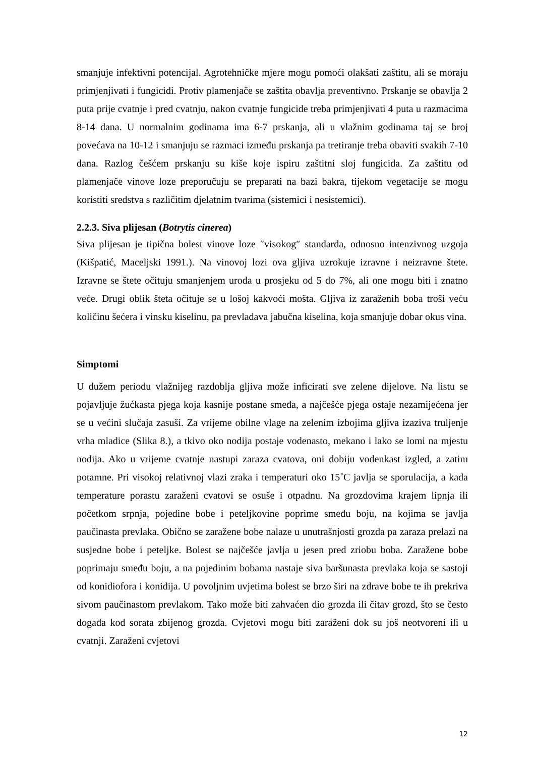smanjuje infektivni potencijal. Agrotehničke mjere mogu pomoći olakšati zaštitu, ali se moraju primjenjivati i fungicidi. Protiv plamenjače se zaštita obavlja preventivno. Prskanje se obavlja 2 puta prije cvatnje i pred cvatnju, nakon cvatnje fungicide treba primjenjivati 4 puta u razmacima 8-14 dana. U normalnim godinama ima 6-7 prskanja, ali u vlažnim godinama taj se broj povećava na 10-12 i smanjuju se razmaci između prskanja pa tretiranje treba obaviti svakih 7-10 dana. Razlog češćem prskanju su kiše koje ispiru zaštitni sloj fungicida. Za zaštitu od plamenjače vinove loze preporučuju se preparati na bazi bakra, tijekom vegetacije se mogu koristiti sredstva s različitim djelatnim tvarima (sistemici i nesistemici).
2.2.3. Siva plijesan (Botrytis cinerea)
Siva plijesan je tipična bolest vinove loze ″visokog″ standarda, odnosno intenzivnog uzgoja (Kišpatić, Maceljski 1991.). Na vinovoj lozi ova gljiva uzrokuje izravne i neizravne štete. Izravne se štete očituju smanjenjem uroda u prosjeku od 5 do 7%, ali one mogu biti i znatno veće. Drugi oblik šteta očituje se u lošoj kakvoći mošta. Gljiva iz zaraženih boba troši veću količinu šećera i vinsku kiselinu, pa prevladava jabučna kiselina, koja smanjuje dobar okus vina.
Simptomi
U dužem periodu vlažnijeg razdoblja gljiva može inficirati sve zelene dijelove. Na listu se pojavljuje žućkasta pjega koja kasnije postane smeđa, a najčešće pjega ostaje nezamijećena jer se u većini slučaja zasuši. Za vrijeme obilne vlage na zelenim izbojima gljiva izaziva truljenje vrha mladice (Slika 8.), a tkivo oko nodija postaje vodenasto, mekano i lako se lomi na mjestu nodija. Ako u vrijeme cvatnje nastupi zaraza cvatova, oni dobiju vodenkast izgled, a zatim potamne. Pri visokoj relativnoj vlazi zraka i temperaturi oko 15˚C javlja se sporulacija, a kada temperature porastu zaraženi cvatovi se osuše i otpadnu. Na grozdovima krajem lipnja ili početkom srpnja, pojedine bobe i peteljkovine poprime smeđu boju, na kojima se javlja paučinasta prevlaka. Obično se zaražene bobe nalaze u unutrašnjosti grozda pa zaraza prelazi na susjedne bobe i peteljke. Bolest se najčešće javlja u jesen pred zriobu boba. Zaražene bobe poprimaju smeđu boju, a na pojedinim bobama nastaje siva baršunasta prevlaka koja se sastoji od konidiofora i konidija. U povoljnim uvjetima bolest se brzo širi na zdrave bobe te ih prekriva sivom paučinastom prevlakom. Tako može biti zahvaćen dio grozda ili čitav grozd, što se često događa kod sorata zbijenog grozda. Cvjetovi mogu biti zaraženi dok su još neotvoreni ili u cvatnji. Zaraženi cvjetovi
12